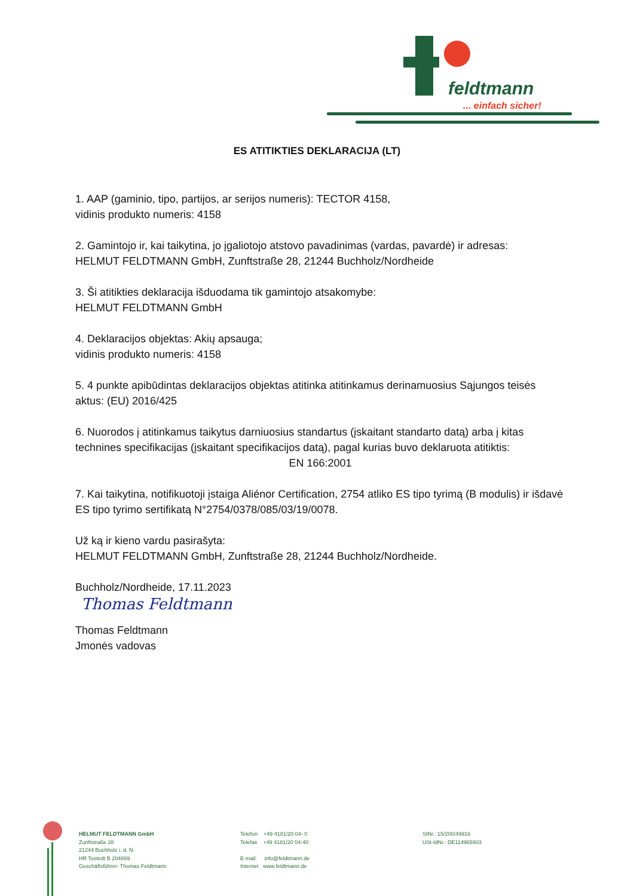feldtmann
... einfach sicher!
ES ATITIKTIES DEKLARACIJA (LT)
1. AAP (gaminio, tipo, partijos, ar serijos numeris): TECTOR 4158,
vidinis produkto numeris: 4158
2. Gamintojo ir, kai taikytina, jo įgaliotojo atstovo pavadinimas (vardas, pavardė) ir adresas:
HELMUT FELDTMANN GmbH, Zunftstraße 28, 21244 Buchholz/Nordheide
3. Ši atitikties deklaracija išduodama tik gamintojo atsakomybe:
HELMUT FELDTMANN GmbH
4. Deklaracijos objektas: Akių apsauga;
vidinis produkto numeris: 4158
5. 4 punkte apibūdintas deklaracijos objektas atitinka atitinkamus derinamuosius Sąjungos teisės aktus: (EU) 2016/425
6. Nuorodos į atitinkamus taikytus darniuosius standartus (įskaitant standarto datą) arba į kitas technines specifikacijas (įskaitant specifikacijos datą), pagal kurias buvo deklaruota atitiktis:
EN 166:2001
7. Kai taikytina, notifikuotoji įstaiga Aliénor Certification, 2754 atliko ES tipo tyrimą (B modulis) ir išdavė ES tipo tyrimo sertifikatą N°2754/0378/085/03/19/0078.
Už ką ir kieno vardu pasirašyta:
HELMUT FELDTMANN GmbH, Zunftstraße 28, 21244 Buchholz/Nordheide.
Buchholz/Nordheide, 17.11.2023
Thomas Feldtmann
Thomas Feldtmann
Jmonės vadovas
HELMUT FELDTMANN GmbH
Zunftstraße 28
21244 Buchholz i. d. N.
HR Tostedt B 204869
Geschäftsführer: Thomas Feldtmann
Telefon +49 4181/20 04- 0
Telefax +49 4181/20 04-40
E-mail: info@feldtmann.de
Internet www.feldtmann.de
StNr.: 15/200/49916
USt-IdNr.: DE114965903